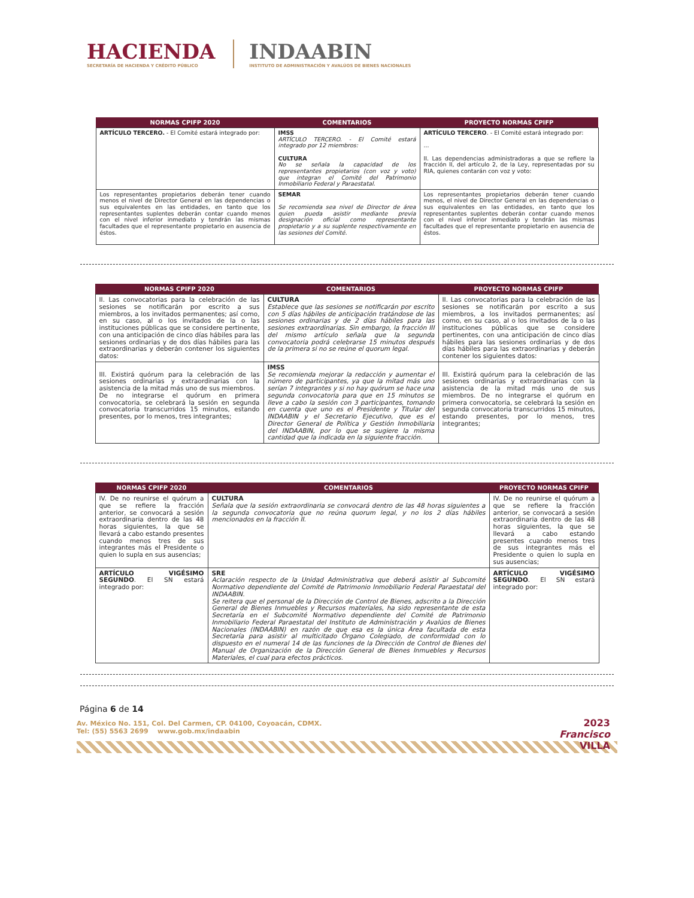HACIENDA
SECRETARÍA DE HACIENDA Y CRÉDITO PÚBLICO
INDAABIN
INSTITUTO DE ADMINISTRACIÓN Y AVALÚOS DE BIENES NACIONALES
| NORMAS CPIFP 2020 | COMENTARIOS | PROYECTO NORMAS CPIFP |
| --- | --- | --- |
| ARTÍCULO TERCERO. - El Comité estará integrado por: | IMSS ARTÍCULO TERCERO. - El Comité estará integrado por 12 miembros: CULTURA No se señala la capacidad de los representantes propietarios (con voz y voto) que integran el Comité del Patrimonio Inmobiliario Federal y Paraestatal. | ARTÍCULO TERCERO . - El Comité estará integrado por: ... II. Las dependencias administradoras a que se refiere la fracción II, del artículo 2, de la Ley, representadas por su RIA, quienes contarán con voz y voto: |
| Los representantes propietarios deberán tener cuando menos el nivel de Director General en las dependencias o sus equivalentes en las entidades, en tanto que los representantes suplentes deberán contar cuando menos con el nivel inferior inmediato y tendrán las mismas facultades que el representante propietario en ausencia de éstos. | SEMAR Se recomienda sea nivel de Director de área quien pueda asistir mediante previa designación oficial como representante propietario y a su suplente respectivamente en las sesiones del Comité. | Los representantes propietarios deberán tener cuando menos, el nivel de Director General en las dependencias o sus equivalentes en las entidades, en tanto que los representantes suplentes deberán contar cuando menos con el nivel inferior inmediato y tendrán las mismas facultades que el representante propietario en ausencia de éstos. |
| NORMAS CPIFP 2020 | COMENTARIOS | PROYECTO NORMAS CPIFP |
| --- | --- | --- |
| II. Las convocatorias para la celebración de las sesiones se notificarán por escrito a sus miembros, a los invitados permanentes; así como, en su caso, al o los invitados de la o las instituciones públicas que se considere pertinente, con una anticipación de cinco días hábiles para las sesiones ordinarias y de dos días hábiles para las extraordinarias y deberán contener los siguientes datos: | CULTURA Establece que las sesiones se notificarán por escrito con 5 días hábiles de anticipación tratándose de las sesiones ordinarias y de 2 días hábiles para las sesiones extraordinarias. Sin embargo, la fracción III del mismo artículo señala que la segunda convocatoria podrá celebrarse 15 minutos después de la primera si no se reúne el quorum legal. | II. Las convocatorias para la celebración de las sesiones se notificarán por escrito a sus miembros, a los invitados permanentes; así como, en su caso, al o los invitados de la o las instituciones públicas que se considere pertinentes, con una anticipación de cinco días hábiles para las sesiones ordinarias y de dos días hábiles para las extraordinarias y deberán contener los siguientes datos: |
| III. Existirá quórum para la celebración de las sesiones ordinarias y extraordinarias con la asistencia de la mitad más uno de sus miembros. De no integrarse el quórum en primera convocatoria, se celebrará la sesión en segunda convocatoria transcurridos 15 minutos, estando presentes, por lo menos, tres integrantes; | IMSS Se recomienda mejorar la redacción y aumentar el número de participantes, ya que la mitad más uno serían 7 integrantes y si no hay quórum se hace una segunda convocatoria para que en 15 minutos se lleve a cabo la sesión con 3 participantes, tomando en cuenta que uno es el Presidente y Titular del INDAABIN y el Secretario Ejecutivo, que es el Director General de Política y Gestión Inmobiliaria del INDAABIN, por lo que se sugiere la misma cantidad que la indicada en la siguiente fracción. | III. Existirá quórum para la celebración de las sesiones ordinarias y extraordinarias con la asistencia de la mitad más uno de sus miembros. De no integrarse el quórum en primera convocatoria, se celebrará la sesión en segunda convocatoria transcurridos 15 minutos, estando presentes, por lo menos, tres integrantes; |
| NORMAS CPIFP 2020 | COMENTARIOS | PROYECTO NORMAS CPIFP |
| --- | --- | --- |
| IV. De no reunirse el quórum a que se refiere la fracción anterior, se convocará a sesión extraordinaria dentro de las 48 horas siguientes, la que se llevará a cabo estando presentes cuando menos tres de sus integrantes más el Presidente o quien lo supla en sus ausencias; | CULTURA Señala que la sesión extraordinaria se convocará dentro de las 48 horas siguientes a la segunda convocatoria que no reúna quorum legal, y no los 2 días hábiles mencionados en la fracción II. | IV. De no reunirse el quórum a que se refiere la fracción anterior, se convocará a sesión extraordinaria dentro de las 48 horas siguientes, la que se llevará a cabo estando presentes cuando menos tres de sus integrantes más el Presidente o quien lo supla en sus ausencias; |
| ARTÍCULO VIGÉSIMO SEGUNDO . El SN estará integrado por: | SRE Aclaración respecto de la Unidad Administrativa que deberá asistir al Subcomité Normativo dependiente del Comité de Patrimonio Inmobiliario Federal Paraestatal del INDAABIN. Se reitera que el personal de la Dirección de Control de Bienes, adscrito a la Dirección General de Bienes Inmuebles y Recursos materiales, ha sido representante de esta Secretaría en el Subcomité Normativo dependiente del Comité de Patrimonio Inmobiliario Federal Paraestatal del Instituto de Administración y Avalúos de Bienes Nacionales (INDAABIN) en razón de que esa es la única Área facultada de esta Secretaría para asistir al multicitado Órgano Colegiado, de conformidad con lo dispuesto en el numeral 14 de las funciones de la Dirección de Control de Bienes del Manual de Organización de la Dirección General de Bienes Inmuebles y Recursos Materiales, el cual para efectos prácticos. | ARTÍCULO VIGÉSIMO SEGUNDO . El SN estará integrado por: |
Página 6 de 14
Av. México No. 151, Col. Del Carmen, CP. 04100, Coyoacán, CDMX.
Tel: (55) 5563 2699 www.gob.mx/indaabin
2023
Francisco
VILLA